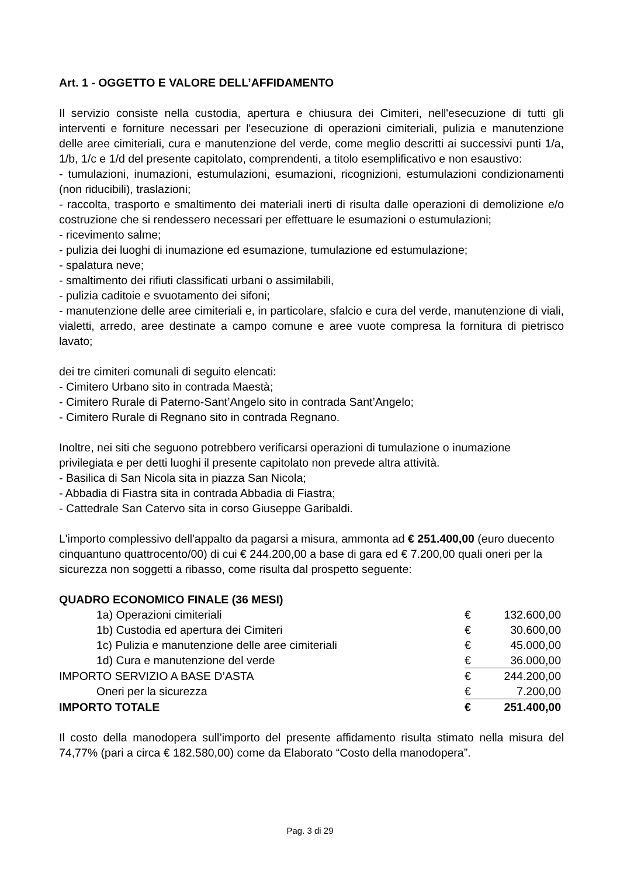Art. 1 - OGGETTO E VALORE DELL’AFFIDAMENTO
Il servizio consiste nella custodia, apertura e chiusura dei Cimiteri, nell'esecuzione di tutti gli interventi e forniture necessari per l'esecuzione di operazioni cimiteriali, pulizia e manutenzione delle aree cimiteriali, cura e manutenzione del verde, come meglio descritti ai successivi punti 1/a, 1/b, 1/c e 1/d del presente capitolato, comprendenti, a titolo esemplificativo e non esaustivo:
- tumulazioni, inumazioni, estumulazioni, esumazioni, ricognizioni, estumulazioni condizionamenti (non riducibili), traslazioni;
- raccolta, trasporto e smaltimento dei materiali inerti di risulta dalle operazioni di demolizione e/o costruzione che si rendessero necessari per effettuare le esumazioni o estumulazioni;
- ricevimento salme;
- pulizia dei luoghi di inumazione ed esumazione, tumulazione ed estumulazione;
- spalatura neve;
- smaltimento dei rifiuti classificati urbani o assimilabili,
- pulizia caditoie e svuotamento dei sifoni;
- manutenzione delle aree cimiteriali e, in particolare, sfalcio e cura del verde, manutenzione di viali, vialetti, arredo, aree destinate a campo comune e aree vuote compresa la fornitura di pietrisco lavato;
dei tre cimiteri comunali di seguito elencati:
- Cimitero Urbano sito in contrada Maestà;
- Cimitero Rurale di Paterno-Sant’Angelo sito in contrada Sant’Angelo;
- Cimitero Rurale di Regnano sito in contrada Regnano.
Inoltre, nei siti che seguono potrebbero verificarsi operazioni di tumulazione o inumazione privilegiata e per detti luoghi il presente capitolato non prevede altra attività.
- Basilica di San Nicola sita in piazza San Nicola;
- Abbadia di Fiastra sita in contrada Abbadia di Fiastra;
- Cattedrale San Catervo sita in corso Giuseppe Garibaldi.
L'importo complessivo dell'appalto da pagarsi a misura, ammonta ad € 251.400,00 (euro duecento cinquantuno quattrocento/00) di cui € 244.200,00 a base di gara ed € 7.200,00 quali oneri per la sicurezza non soggetti a ribasso, come risulta dal prospetto seguente:
QUADRO ECONOMICO FINALE (36 MESI)
| 1a) Operazioni cimiteriali | € | 132.600,00 |
| 1b) Custodia ed apertura dei Cimiteri | € | 30.600,00 |
| 1c) Pulizia e manutenzione delle aree cimiteriali | € | 45.000,00 |
| 1d) Cura e manutenzione del verde | € | 36.000,00 |
| IMPORTO SERVIZIO A BASE D’ASTA | € | 244.200,00 |
| Oneri per la sicurezza | € | 7.200,00 |
| IMPORTO TOTALE | € | 251.400,00 |
Il costo della manodopera sull’importo del presente affidamento risulta stimato nella misura del 74,77% (pari a circa € 182.580,00) come da Elaborato “Costo della manodopera”.
Pag. 3 di 29